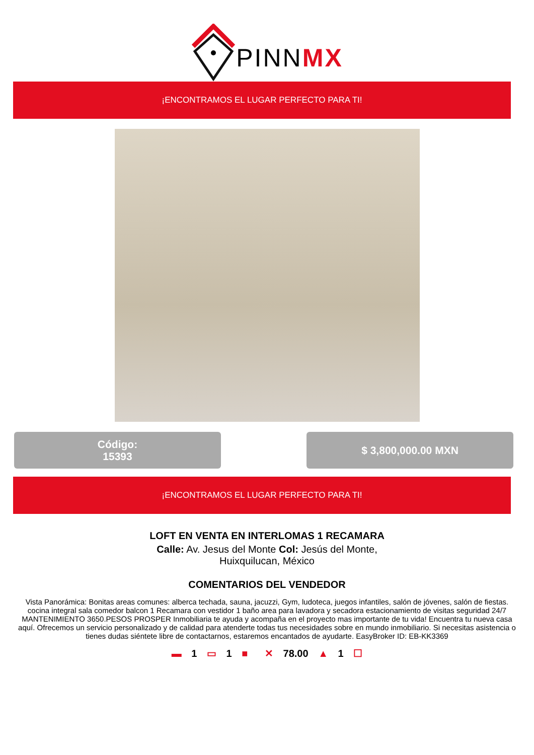PINNMX
¡ENCONTRAMOS EL LUGAR PERFECTO PARA TI!
Código:
15393
$ 3,800,000.00 MXN
¡ENCONTRAMOS EL LUGAR PERFECTO PARA TI!
LOFT EN VENTA EN INTERLOMAS 1 RECAMARA
Calle: Av. Jesus del Monte Col: Jesús del Monte, Huixquilucan, México
COMENTARIOS DEL VENDEDOR
Vista Panorámica: Bonitas areas comunes: alberca techada, sauna, jacuzzi, Gym, ludoteca, juegos infantiles, salón de jóvenes, salón de fiestas. cocina integral sala comedor balcon 1 Recamara con vestidor 1 baño area para lavadora y secadora estacionamiento de visitas seguridad 24/7 MANTENIMIENTO 3650.PESOS PROSPER Inmobiliaria te ayuda y acompaña en el proyecto mas importante de tu vida! Encuentra tu nueva casa aquí. Ofrecemos un servicio personalizado y de calidad para atenderte todas tus necesidades sobre en mundo inmobiliario. Si necesitas asistencia o tienes dudas siéntete libre de contactarnos, estaremos encantados de ayudarte. EasyBroker ID: EB-KK3369
▬ 1 ▭ 1 ■ ✕ 78.00 ▲ 1 ☐